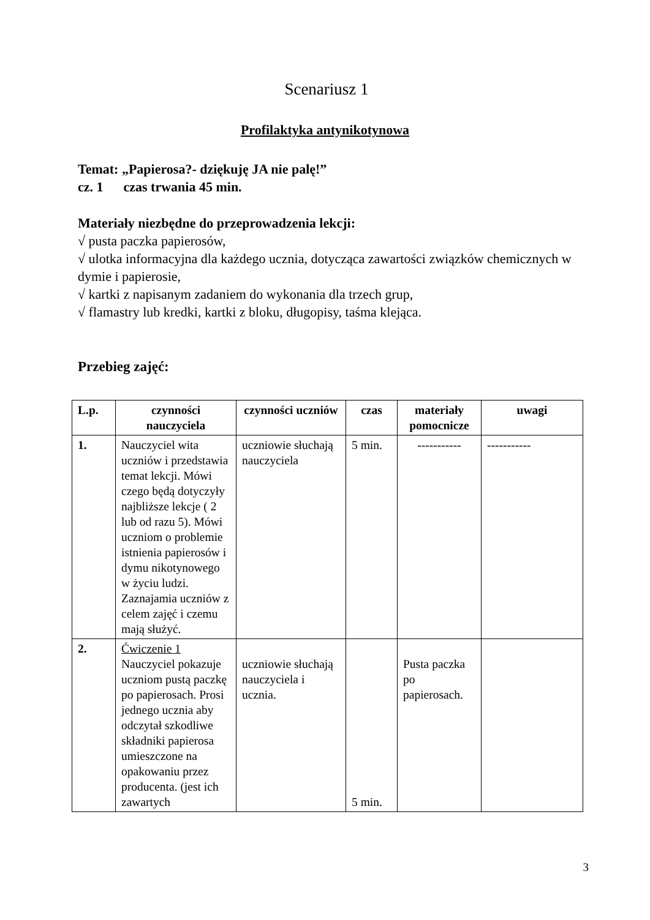Scenariusz 1
Profilaktyka antynikotynowa
Temat: „Papierosa?- dziękuję JA nie palę!”
cz. 1 czas trwania 45 min.
Materiały niezbędne do przeprowadzenia lekcji:
√ pusta paczka papierosów,
√ ulotka informacyjna dla każdego ucznia, dotycząca zawartości związków chemicznych w dymie i papierosie,
√ kartki z napisanym zadaniem do wykonania dla trzech grup,
√ flamastry lub kredki, kartki z bloku, długopisy, taśma klejąca.
Przebieg zajęć:
| L.p. | czynności nauczyciela | czynności uczniów | czas | materiały pomocnicze | uwagi |
| --- | --- | --- | --- | --- | --- |
| 1. | Nauczyciel wita uczniów i przedstawia temat lekcji. Mówi czego będą dotyczyły najbliższe lekcje ( 2 lub od razu 5). Mówi uczniom o problemie istnienia papierosów i dymu nikotynowego w życiu ludzi. Zaznajamia uczniów z celem zajęć i czemu mają służyć. | uczniowie słuchają nauczyciela | 5 min. | ----------- | ----------- |
| 2. | Ćwiczenie 1 Nauczyciel pokazuje uczniom pustą paczkę po papierosach. Prosi jednego ucznia aby odczytał szkodliwe składniki papierosa umieszczone na opakowaniu przez producenta. (jest ich zawartych | uczniowie słuchają nauczyciela i ucznia. | 5 min. | Pusta paczka po papierosach. | |
3